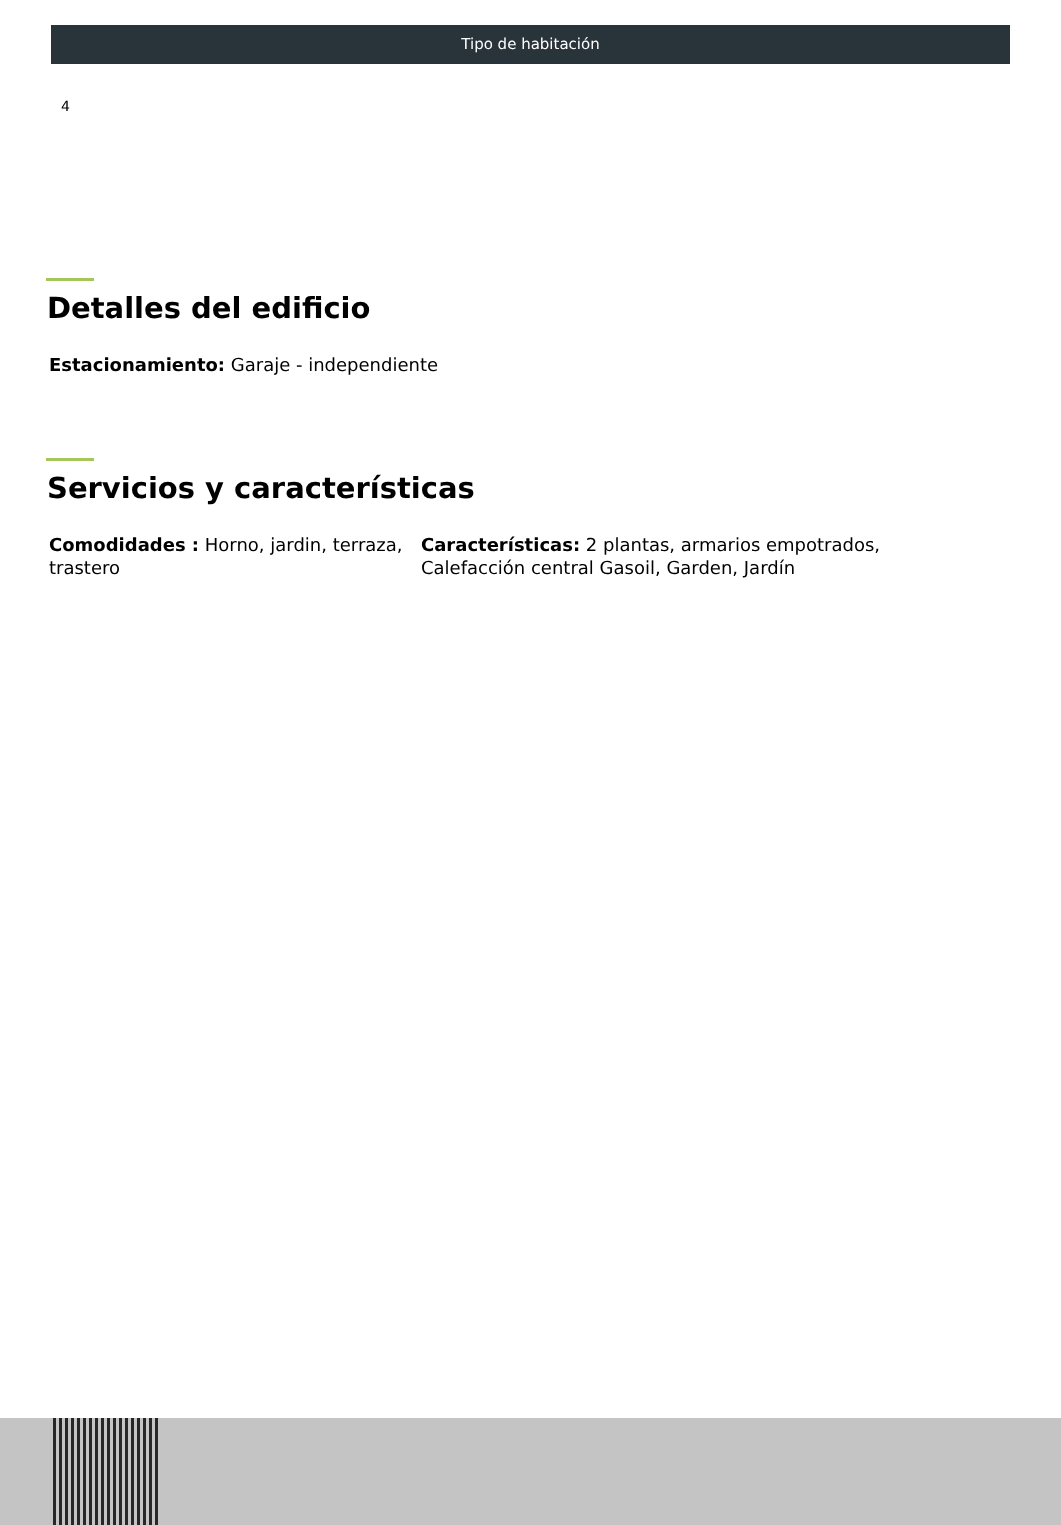Tipo de habitación
4
Detalles del edificio
Estacionamiento: Garaje - independiente
Servicios y características
Comodidades : Horno, jardin, terraza, trastero
Características: 2 plantas, armarios empotrados, Calefacción central Gasoil, Garden, Jardín